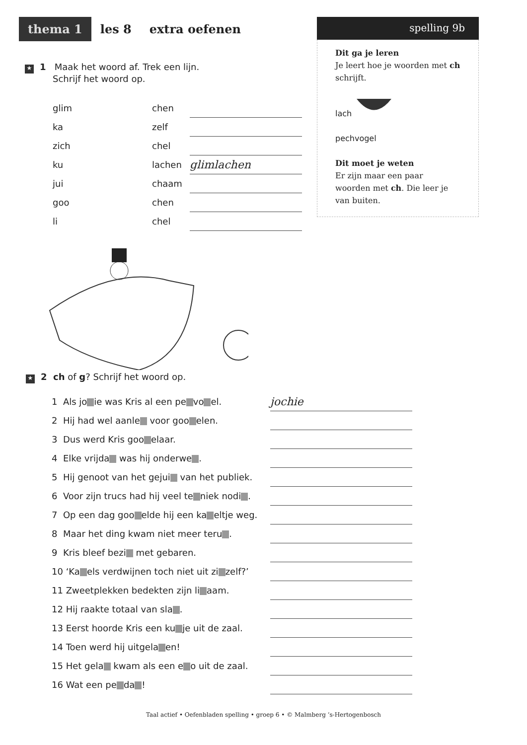thema 1 les 8 extra oefenen
spelling 9b
Dit ga je leren
Je leert hoe je woorden met ch schrijft.
lach
pechvogel
Dit moet je weten
Er zijn maar een paar woorden met ch. Die leer je van buiten.
★ 1 Maak het woord af. Trek een lijn.
Schrijf het woord op.
| glim | chen | |
| ka | zelf | |
| zich | chel | |
| ku | lachen | glimlachen |
| jui | chaam | |
| goo | chen | |
| li | chel | |
★ 2 ch of g? Schrijf het woord op.
| 1 Als jo ie was Kris al een pe vo el. | jochie |
| 2 Hij had wel aanle voor goo elen. | |
| 3 Dus werd Kris goo elaar. | |
| 4 Elke vrijda was hij onderwe . | |
| 5 Hij genoot van het gejui van het publiek. | |
| 6 Voor zijn trucs had hij veel te niek nodi . | |
| 7 Op een dag goo elde hij een ka eltje weg. | |
| 8 Maar het ding kwam niet meer teru . | |
| 9 Kris bleef bezi met gebaren. | |
| 10 ‘Ka els verdwijnen toch niet uit zi zelf?’ | |
| 11 Zweetplekken bedekten zijn li aam. | |
| 12 Hij raakte totaal van sla . | |
| 13 Eerst hoorde Kris een ku je uit de zaal. | |
| 14 Toen werd hij uitgela en! | |
| 15 Het gela kwam als een e o uit de zaal. | |
| 16 Wat een pe da ! | |
Taal actief • Oefenbladen spelling • groep 6 • © Malmberg ’s-Hertogenbosch